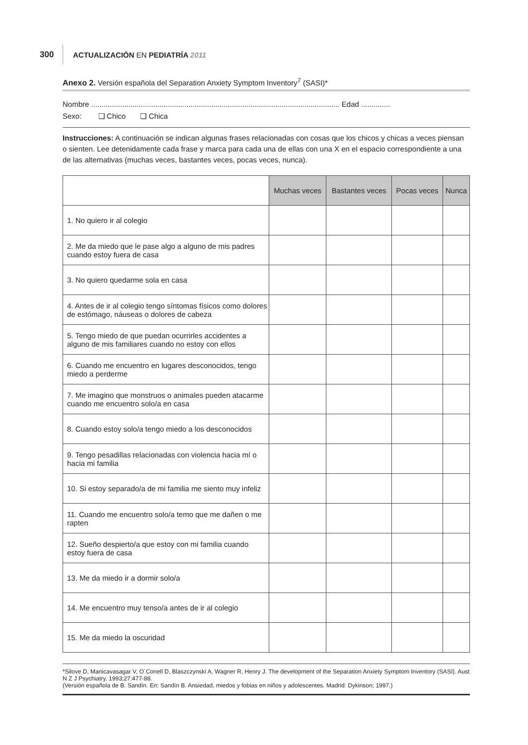300 ACTUALIZACIÓN EN PEDIATRÍA 2011
Anexo 2. Versión española del Separation Anxiety Symptom Inventory<sup>7</sup> (SASI)*
Nombre ........................................................................................................................ Edad ..............
Sexo: ❑ Chico ❑ Chica
Instrucciones: A continuación se indican algunas frases relacionadas con cosas que los chicos y chicas a veces piensan o sienten. Lee detenidamente cada frase y marca para cada una de ellas con una X en el espacio correspondiente a una de las alternativas (muchas veces, bastantes veces, pocas veces, nunca).
| | Muchas veces | Bastantes veces | Pocas veces | Nunca |
| --- | --- | --- | --- | --- |
| 1. No quiero ir al colegio | | | | |
| 2. Me da miedo que le pase algo a alguno de mis padres cuando estoy fuera de casa | | | | |
| 3. No quiero quedarme sola en casa | | | | |
| 4. Antes de ir al colegio tengo síntomas físicos como dolores de estómago, náuseas o dolores de cabeza | | | | |
| 5. Tengo miedo de que puedan ocurrirles accidentes a alguno de mis familiares cuando no estoy con ellos | | | | |
| 6. Cuando me encuentro en lugares desconocidos, tengo miedo a perderme | | | | |
| 7. Me imagino que monstruos o animales pueden atacarme cuando me encuentro solo/a en casa | | | | |
| 8. Cuando estoy solo/a tengo miedo a los desconocidos | | | | |
| 9. Tengo pesadillas relacionadas con violencia hacia mí o hacia mi familia | | | | |
| 10. Si estoy separado/a de mi familia me siento muy infeliz | | | | |
| 11. Cuando me encuentro solo/a temo que me dañen o me rapten | | | | |
| 12. Sueño despierto/a que estoy con mi familia cuando estoy fuera de casa | | | | |
| 13. Me da miedo ir a dormir solo/a | | | | |
| 14. Me encuentro muy tenso/a antes de ir al colegio | | | | |
| 15. Me da miedo la oscuridad | | | | |
*Silove D, Manicavasagar V, O´Conell D, Blaszczynski A, Wagner R, Henry J. The development of the Separation Anxiety Symptom Inventory (SASI). Aust N Z J Psychiatry. 1993;27:477-88.
(Versión española de B. Sandín. En: Sandín B. Ansiedad, miedos y fobias en niños y adolescentes. Madrid: Dykinson; 1997.)